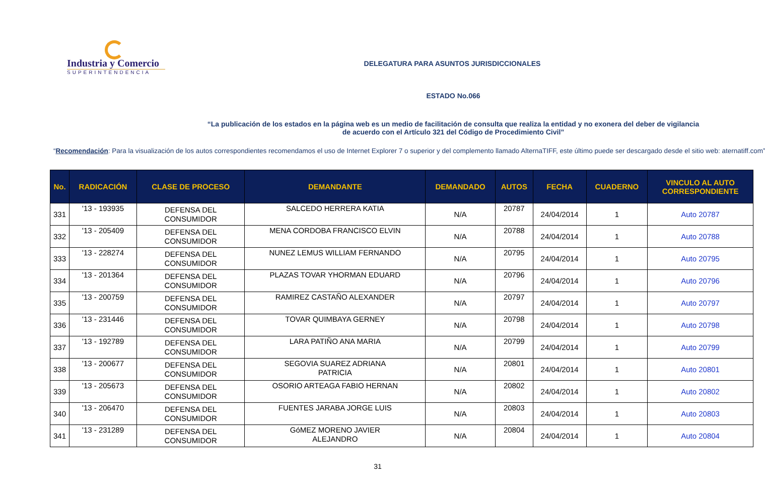Industria y Comercio
SUPERINTENDENCIA
DELEGATURA PARA ASUNTOS JURISDICCIONALES
ESTADO No.066
“La publicación de los estados en la página web es un medio de facilitación de consulta que realiza la entidad y no exonera del deber de vigilancia
de acuerdo con el Artículo 321 del Código de Procedimiento Civil”
“Recomendación: Para la visualización de los autos correspondientes recomendamos el uso de Internet Explorer 7 o superior y del complemento llamado AlternaTIFF, este último puede ser descargado desde el sitio web: aternatiff.com”
| No. | RADICACIÓN | CLASE DE PROCESO | DEMANDANTE | DEMANDADO | AUTOS | FECHA | CUADERNO | VINCULO AL AUTO CORRESPONDIENTE |
| --- | --- | --- | --- | --- | --- | --- | --- | --- |
| 331 | '13 - 193935 | DEFENSA DEL CONSUMIDOR | SALCEDO HERRERA KATIA | N/A | 20787 | 24/04/2014 | 1 | Auto 20787 |
| 332 | '13 - 205409 | DEFENSA DEL CONSUMIDOR | MENA CORDOBA FRANCISCO ELVIN | N/A | 20788 | 24/04/2014 | 1 | Auto 20788 |
| 333 | '13 - 228274 | DEFENSA DEL CONSUMIDOR | NUNEZ LEMUS WILLIAM FERNANDO | N/A | 20795 | 24/04/2014 | 1 | Auto 20795 |
| 334 | '13 - 201364 | DEFENSA DEL CONSUMIDOR | PLAZAS TOVAR YHORMAN EDUARD | N/A | 20796 | 24/04/2014 | 1 | Auto 20796 |
| 335 | '13 - 200759 | DEFENSA DEL CONSUMIDOR | RAMIREZ CASTAÑO ALEXANDER | N/A | 20797 | 24/04/2014 | 1 | Auto 20797 |
| 336 | '13 - 231446 | DEFENSA DEL CONSUMIDOR | TOVAR QUIMBAYA GERNEY | N/A | 20798 | 24/04/2014 | 1 | Auto 20798 |
| 337 | '13 - 192789 | DEFENSA DEL CONSUMIDOR | LARA PATIÑO ANA MARIA | N/A | 20799 | 24/04/2014 | 1 | Auto 20799 |
| 338 | '13 - 200677 | DEFENSA DEL CONSUMIDOR | SEGOVIA SUAREZ ADRIANA PATRICIA | N/A | 20801 | 24/04/2014 | 1 | Auto 20801 |
| 339 | '13 - 205673 | DEFENSA DEL CONSUMIDOR | OSORIO ARTEAGA FABIO HERNAN | N/A | 20802 | 24/04/2014 | 1 | Auto 20802 |
| 340 | '13 - 206470 | DEFENSA DEL CONSUMIDOR | FUENTES JARABA JORGE LUIS | N/A | 20803 | 24/04/2014 | 1 | Auto 20803 |
| 341 | '13 - 231289 | DEFENSA DEL CONSUMIDOR | GóMEZ MORENO JAVIER ALEJANDRO | N/A | 20804 | 24/04/2014 | 1 | Auto 20804 |
31